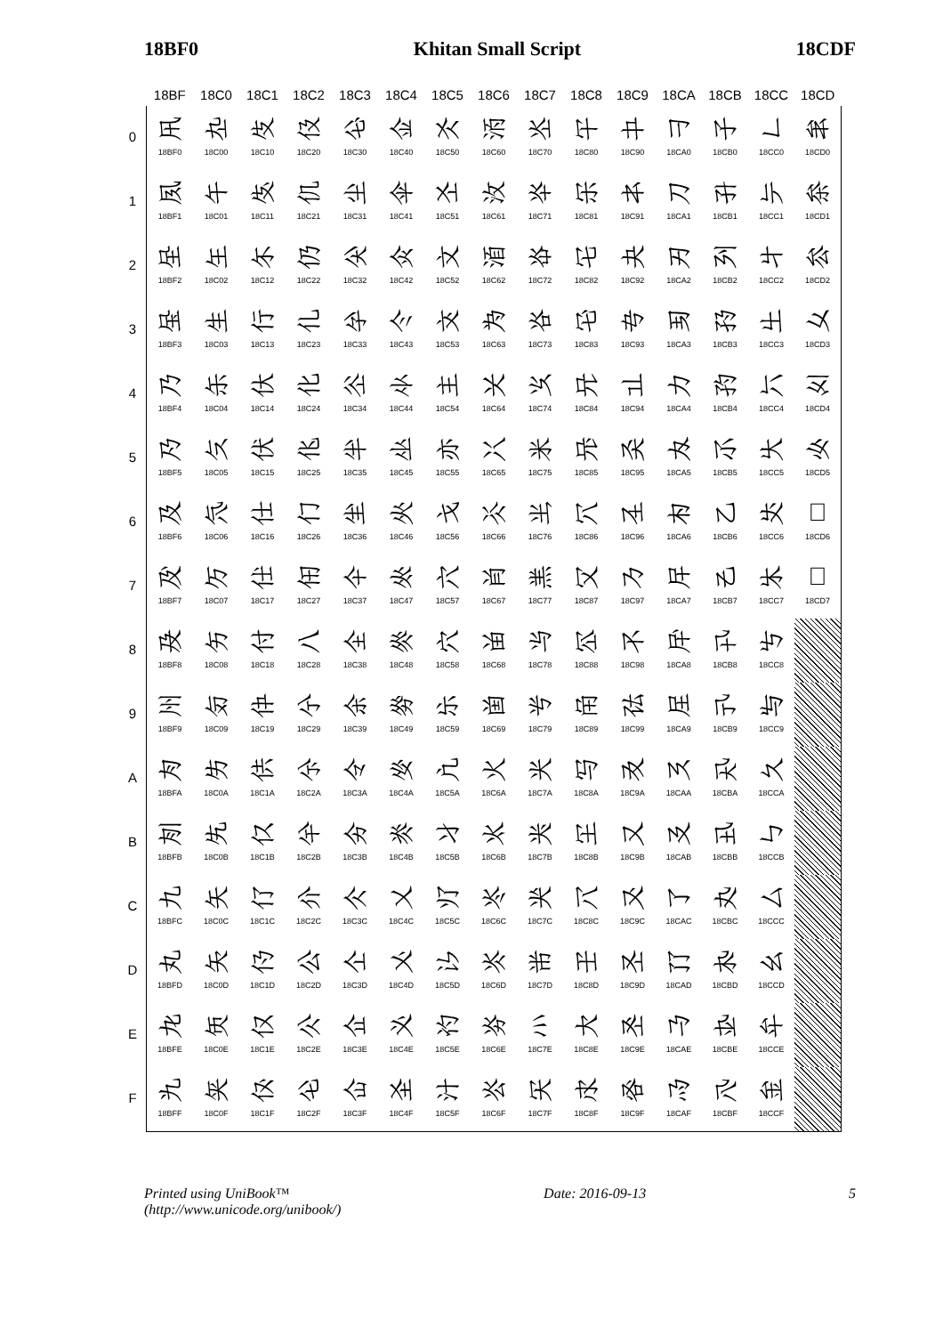18BF0 Khitan Small Script 18CDF
| | 18BF | 18C0 | 18C1 | 18C2 | 18C3 | 18C4 | 18C5 | 18C6 | 18C7 | 18C8 | 18C9 | 18CA | 18CB | 18CC | 18CD |
| --- | --- | --- | --- | --- | --- | --- | --- | --- | --- | --- | --- | --- | --- | --- | --- |
| 0 | 𘯰 18BF0 | 𘰀 18C00 | 𘰐 18C10 | 𘰠 18C20 | 𘰰 18C30 | 𘱀 18C40 | 𘱐 18C50 | 𘱠 18C60 | 𘱰 18C70 | 𘲀 18C80 | 𘲐 18C90 | 𘲠 18CA0 | 𘲰 18CB0 | 𘳀 18CC0 | 𘳐 18CD0 |
| 1 | 𘯱 18BF1 | 𘰁 18C01 | 𘰑 18C11 | 𘰡 18C21 | 𘰱 18C31 | 𘱁 18C41 | 𘱑 18C51 | 𘱡 18C61 | 𘱱 18C71 | 𘲁 18C81 | 𘲑 18C91 | 𘲡 18CA1 | 𘲱 18CB1 | 𘳁 18CC1 | 𘳑 18CD1 |
| 2 | 𘯲 18BF2 | 𘰂 18C02 | 𘰒 18C12 | 𘰢 18C22 | 𘰲 18C32 | 𘱂 18C42 | 𘱒 18C52 | 𘱢 18C62 | 𘱲 18C72 | 𘲂 18C82 | 𘲒 18C92 | 𘲢 18CA2 | 𘲲 18CB2 | 𘳂 18CC2 | 𘳒 18CD2 |
| 3 | 𘯳 18BF3 | 𘰃 18C03 | 𘰓 18C13 | 𘰣 18C23 | 𘰳 18C33 | 𘱃 18C43 | 𘱓 18C53 | 𘱣 18C63 | 𘱳 18C73 | 𘲃 18C83 | 𘲓 18C93 | 𘲣 18CA3 | 𘲳 18CB3 | 𘳃 18CC3 | 𘳓 18CD3 |
| 4 | 𘯴 18BF4 | 𘰄 18C04 | 𘰔 18C14 | 𘰤 18C24 | 𘰴 18C34 | 𘱄 18C44 | 𘱔 18C54 | 𘱤 18C64 | 𘱴 18C74 | 𘲄 18C84 | 𘲔 18C94 | 𘲤 18CA4 | 𘲴 18CB4 | 𘳄 18CC4 | 𘳔 18CD4 |
| 5 | 𘯵 18BF5 | 𘰅 18C05 | 𘰕 18C15 | 𘰥 18C25 | 𘰵 18C35 | 𘱅 18C45 | 𘱕 18C55 | 𘱥 18C65 | 𘱵 18C75 | 𘲅 18C85 | 𘲕 18C95 | 𘲥 18CA5 | 𘲵 18CB5 | 𘳅 18CC5 | 𘳕 18CD5 |
| 6 | 𘯶 18BF6 | 𘰆 18C06 | 𘰖 18C16 | 𘰦 18C26 | 𘰶 18C36 | 𘱆 18C46 | 𘱖 18C56 | 𘱦 18C66 | 𘱶 18C76 | 𘲆 18C86 | 𘲖 18C96 | 𘲦 18CA6 | 𘲶 18CB6 | 𘳆 18CC6 | 𘳖 18CD6 |
| 7 | 𘯷 18BF7 | 𘰇 18C07 | 𘰗 18C17 | 𘰧 18C27 | 𘰷 18C37 | 𘱇 18C47 | 𘱗 18C57 | 𘱧 18C67 | 𘱷 18C77 | 𘲇 18C87 | 𘲗 18C97 | 𘲧 18CA7 | 𘲷 18CB7 | 𘳇 18CC7 | 𘳗 18CD7 |
| 8 | 𘯸 18BF8 | 𘰈 18C08 | 𘰘 18C18 | 𘰨 18C28 | 𘰸 18C38 | 𘱈 18C48 | 𘱘 18C58 | 𘱨 18C68 | 𘱸 18C78 | 𘲈 18C88 | 𘲘 18C98 | 𘲨 18CA8 | 𘲸 18CB8 | 𘳈 18CC8 | |
| 9 | 𘯹 18BF9 | 𘰉 18C09 | 𘰙 18C19 | 𘰩 18C29 | 𘰹 18C39 | 𘱉 18C49 | 𘱙 18C59 | 𘱩 18C69 | 𘱹 18C79 | 𘲉 18C89 | 𘲙 18C99 | 𘲩 18CA9 | 𘲹 18CB9 | 𘳉 18CC9 | |
| A | 𘯺 18BFA | 𘰊 18C0A | 𘰚 18C1A | 𘰪 18C2A | 𘰺 18C3A | 𘱊 18C4A | 𘱚 18C5A | 𘱪 18C6A | 𘱺 18C7A | 𘲊 18C8A | 𘲚 18C9A | 𘲪 18CAA | 𘲺 18CBA | 𘳊 18CCA | |
| B | 𘯻 18BFB | 𘰋 18C0B | 𘰛 18C1B | 𘰫 18C2B | 𘰻 18C3B | 𘱋 18C4B | 𘱛 18C5B | 𘱫 18C6B | 𘱻 18C7B | 𘲋 18C8B | 𘲛 18C9B | 𘲫 18CAB | 𘲻 18CBB | 𘳋 18CCB | |
| C | 𘯼 18BFC | 𘰌 18C0C | 𘰜 18C1C | 𘰬 18C2C | 𘰼 18C3C | 𘱌 18C4C | 𘱜 18C5C | 𘱬 18C6C | 𘱼 18C7C | 𘲌 18C8C | 𘲜 18C9C | 𘲬 18CAC | 𘲼 18CBC | 𘳌 18CCC | |
| D | 𘯽 18BFD | 𘰍 18C0D | 𘰝 18C1D | 𘰭 18C2D | 𘰽 18C3D | 𘱍 18C4D | 𘱝 18C5D | 𘱭 18C6D | 𘱽 18C7D | 𘲍 18C8D | 𘲝 18C9D | 𘲭 18CAD | 𘲽 18CBD | 𘳍 18CCD | |
| E | 𘯾 18BFE | 𘰎 18C0E | 𘰞 18C1E | 𘰮 18C2E | 𘰾 18C3E | 𘱎 18C4E | 𘱞 18C5E | 𘱮 18C6E | 𘱾 18C7E | 𘲎 18C8E | 𘲞 18C9E | 𘲮 18CAE | 𘲾 18CBE | 𘳎 18CCE | |
| F | 𘯿 18BFF | 𘰏 18C0F | 𘰟 18C1F | 𘰯 18C2F | 𘰿 18C3F | 𘱏 18C4F | 𘱟 18C5F | 𘱯 18C6F | 𘱿 18C7F | 𘲏 18C8F | 𘲟 18C9F | 𘲯 18CAF | 𘲿 18CBF | 𘳏 18CCF | |
Printed using UniBook™
(http://www.unicode.org/unibook/) Date: 2016-09-13 5